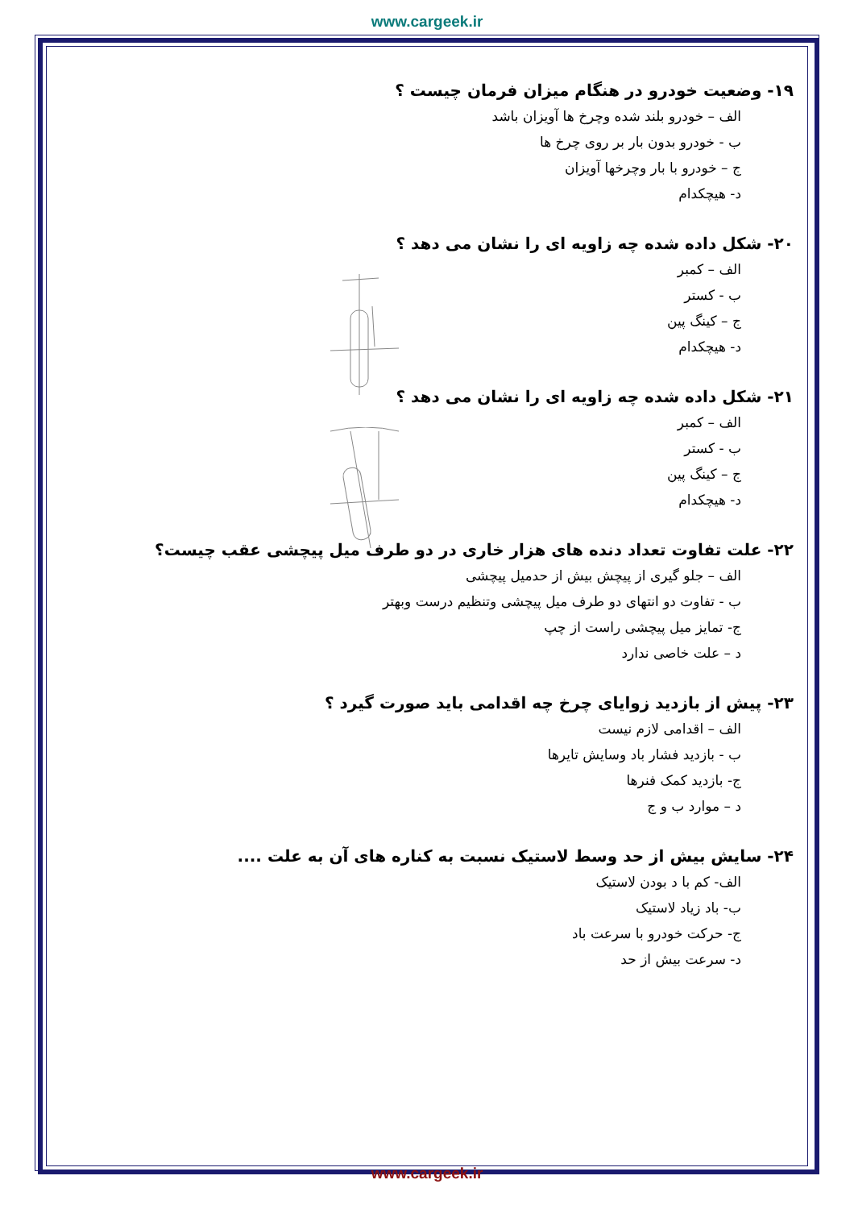www.cargeek.ir
۱۹- وضعیت خودرو در هنگام میزان فرمان چیست ؟
الف – خودرو بلند شده وچرخ ها آویزان باشد
ب - خودرو بدون بار بر روی چرخ ها
ج – خودرو با بار وچرخها آویزان
د- هیچکدام
۲۰- شکل داده شده چه زاویه ای را نشان می دهد ؟
الف – کمبر
ب - کستر
ج – کینگ پین
د- هیچکدام
۲۱- شکل داده شده چه زاویه ای را نشان می دهد ؟
الف – کمبر
ب - کستر
ج – کینگ پین
د- هیچکدام
۲۲- علت تفاوت تعداد دنده های هزار خاری در دو طرف میل پیچشی عقب چیست؟
الف – جلو گیری از پیچش بیش از حدمیل پیچشی
ب - تفاوت دو انتهای دو طرف میل پیچشی وتنظیم درست وبهتر
ج- تمایز میل پیچشی راست از چپ
د – علت خاصی ندارد
۲۳- پیش از بازدید زوایای چرخ چه اقدامی باید صورت گیرد ؟
الف – اقدامی لازم نیست
ب - بازدید فشار باد وسایش تایرها
ج- بازدید کمک فنرها
د – موارد ب و ج
۲۴- سایش بیش از حد وسط لاستیک نسبت به کناره های آن به علت ....
الف- کم با د بودن لاستیک
ب- باد زیاد لاستیک
ج- حرکت خودرو با سرعت باد
د- سرعت بیش از حد
www.cargeek.ir